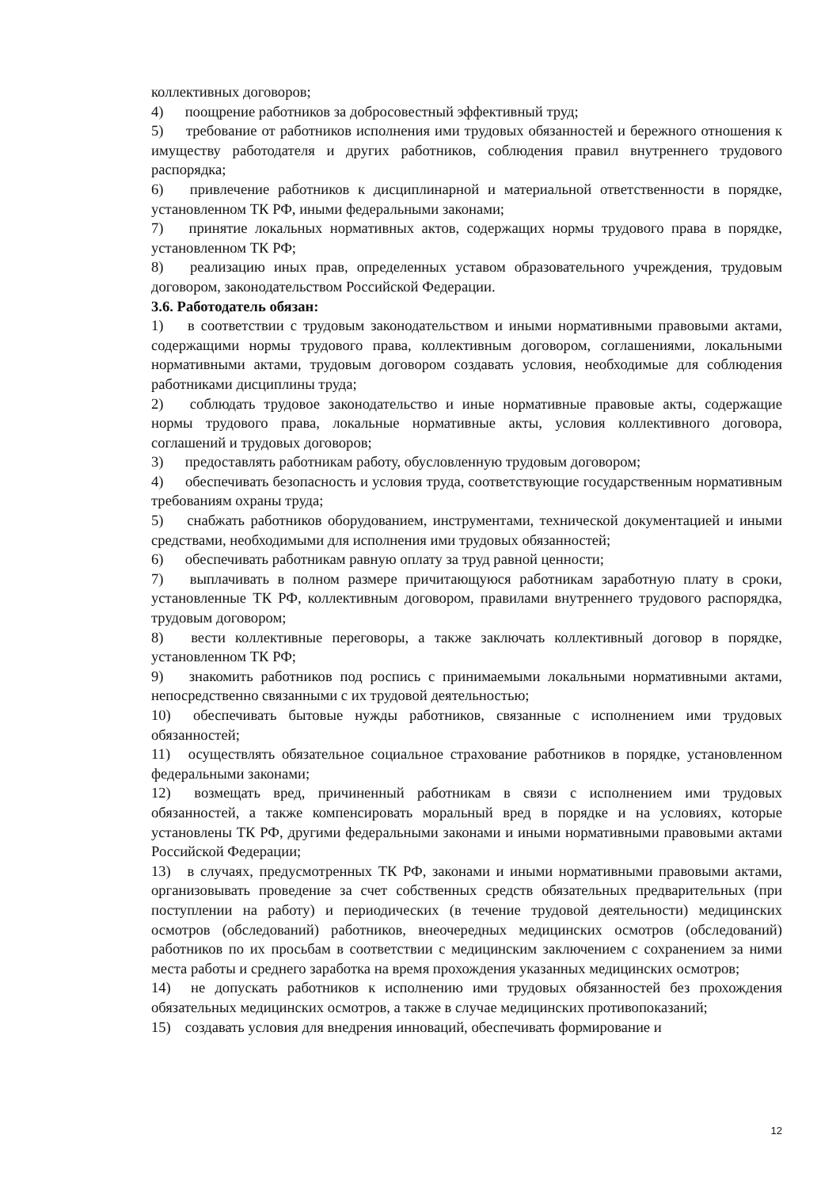коллективных договоров;
4) поощрение работников за добросовестный эффективный труд;
5) требование от работников исполнения ими трудовых обязанностей и бережного отношения к имуществу работодателя и других работников, соблюдения правил внутреннего трудового распорядка;
6) привлечение работников к дисциплинарной и материальной ответственности в порядке, установленном ТК РФ, иными федеральными законами;
7) принятие локальных нормативных актов, содержащих нормы трудового права в порядке, установленном ТК РФ;
8) реализацию иных прав, определенных уставом образовательного учреждения, трудовым договором, законодательством Российской Федерации.
3.6. Работодатель обязан:
1) в соответствии с трудовым законодательством и иными нормативными правовыми актами, содержащими нормы трудового права, коллективным договором, соглашениями, локальными нормативными актами, трудовым договором создавать условия, необходимые для соблюдения работниками дисциплины труда;
2) соблюдать трудовое законодательство и иные нормативные правовые акты, содержащие нормы трудового права, локальные нормативные акты, условия коллективного договора, соглашений и трудовых договоров;
3) предоставлять работникам работу, обусловленную трудовым договором;
4) обеспечивать безопасность и условия труда, соответствующие государственным нормативным требованиям охраны труда;
5) снабжать работников оборудованием, инструментами, технической документацией и иными средствами, необходимыми для исполнения ими трудовых обязанностей;
6) обеспечивать работникам равную оплату за труд равной ценности;
7) выплачивать в полном размере причитающуюся работникам заработную плату в сроки, установленные ТК РФ, коллективным договором, правилами внутреннего трудового распорядка, трудовым договором;
8) вести коллективные переговоры, а также заключать коллективный договор в порядке, установленном ТК РФ;
9) знакомить работников под роспись с принимаемыми локальными нормативными актами, непосредственно связанными с их трудовой деятельностью;
10) обеспечивать бытовые нужды работников, связанные с исполнением ими трудовых обязанностей;
11) осуществлять обязательное социальное страхование работников в порядке, установленном федеральными законами;
12) возмещать вред, причиненный работникам в связи с исполнением ими трудовых обязанностей, а также компенсировать моральный вред в порядке и на условиях, которые установлены ТК РФ, другими федеральными законами и иными нормативными правовыми актами Российской Федерации;
13) в случаях, предусмотренных ТК РФ, законами и иными нормативными правовыми актами, организовывать проведение за счет собственных средств обязательных предварительных (при поступлении на работу) и периодических (в течение трудовой деятельности) медицинских осмотров (обследований) работников, внеочередных медицинских осмотров (обследований) работников по их просьбам в соответствии с медицинским заключением с сохранением за ними места работы и среднего заработка на время прохождения указанных медицинских осмотров;
14) не допускать работников к исполнению ими трудовых обязанностей без прохождения обязательных медицинских осмотров, а также в случае медицинских противопоказаний;
15) создавать условия для внедрения инноваций, обеспечивать формирование и
12